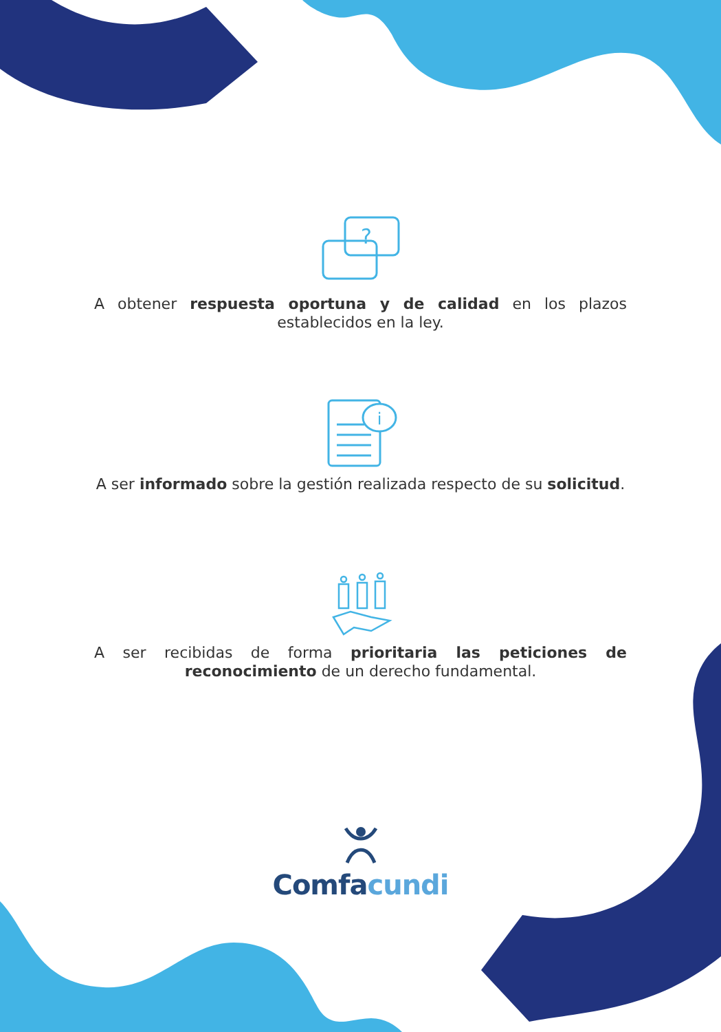?
A obtener respuesta oportuna y de calidad en los plazos establecidos en la ley.
i
A ser informado sobre la gestión realizada respecto de su solicitud.
A ser recibidas de forma prioritaria las peticiones de reconocimiento de un derecho fundamental.
Comfacundi